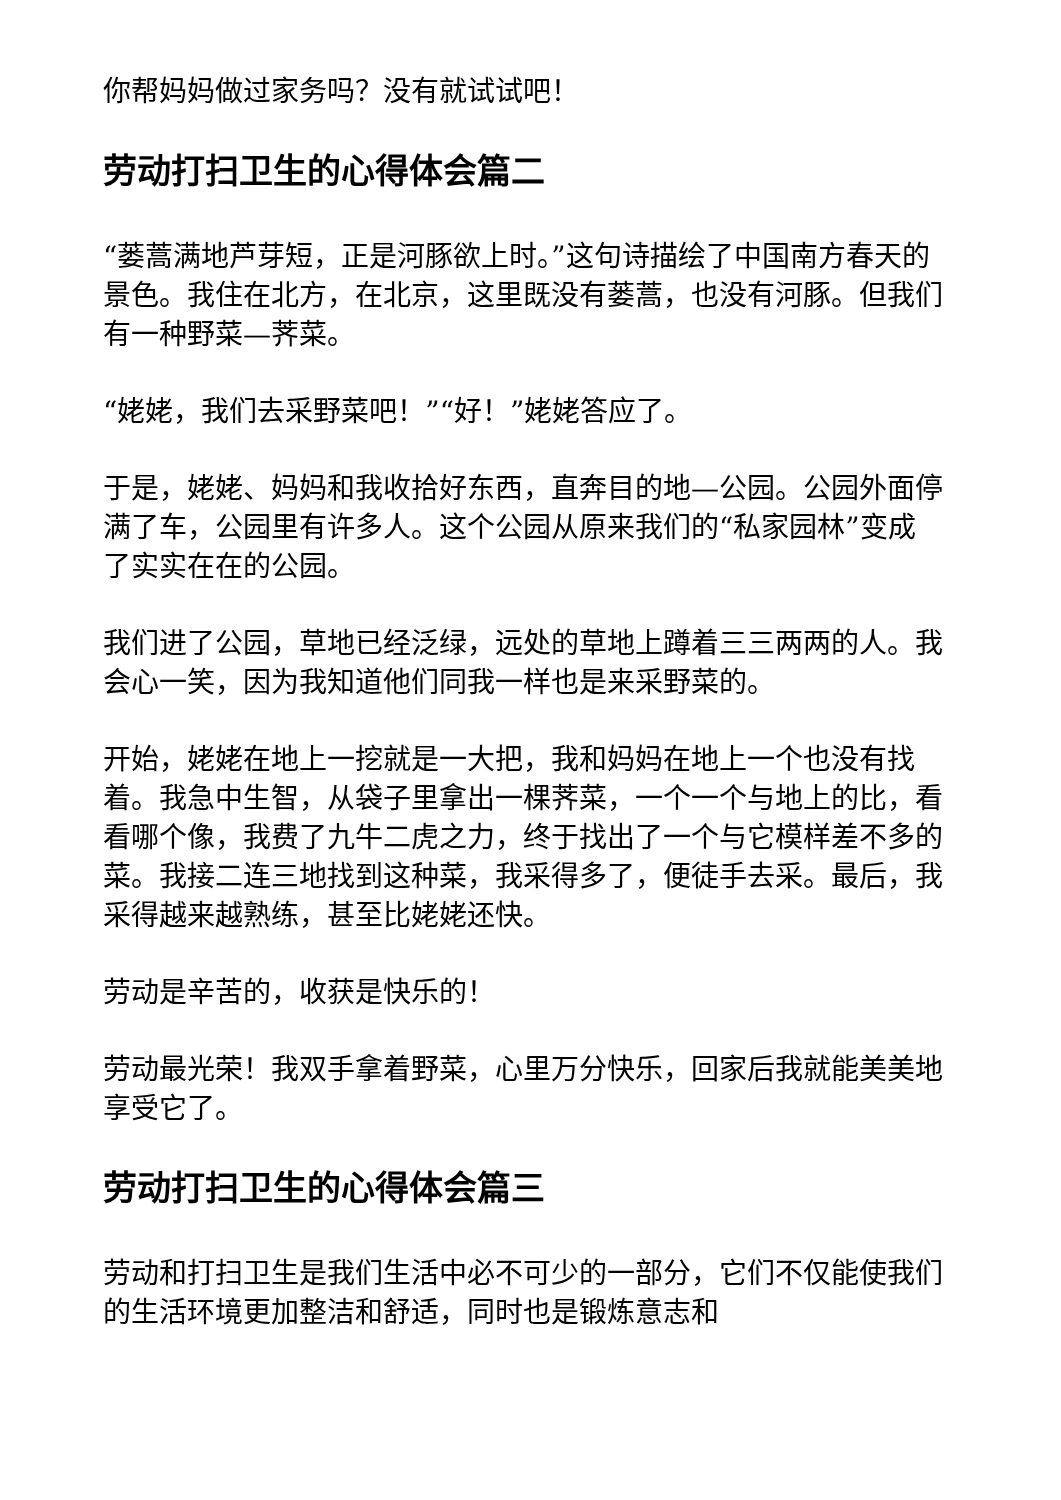你帮妈妈做过家务吗？没有就试试吧！
劳动打扫卫生的心得体会篇二
“蒌蒿满地芦芽短，正是河豚欲上时。”这句诗描绘了中国南方春天的景色。我住在北方，在北京，这里既没有蒌蒿，也没有河豚。但我们有一种野菜—荠菜。
“姥姥，我们去采野菜吧！”“好！”姥姥答应了。
于是，姥姥、妈妈和我收拾好东西，直奔目的地—公园。公园外面停满了车，公园里有许多人。这个公园从原来我们的“私家园林”变成了实实在在的公园。
我们进了公园，草地已经泛绿，远处的草地上蹲着三三两两的人。我会心一笑，因为我知道他们同我一样也是来采野菜的。
开始，姥姥在地上一挖就是一大把，我和妈妈在地上一个也没有找着。我急中生智，从袋子里拿出一棵荠菜，一个一个与地上的比，看看哪个像，我费了九牛二虎之力，终于找出了一个与它模样差不多的菜。我接二连三地找到这种菜，我采得多了，便徒手去采。最后，我采得越来越熟练，甚至比姥姥还快。
劳动是辛苦的，收获是快乐的！
劳动最光荣！我双手拿着野菜，心里万分快乐，回家后我就能美美地享受它了。
劳动打扫卫生的心得体会篇三
劳动和打扫卫生是我们生活中必不可少的一部分，它们不仅能使我们的生活环境更加整洁和舒适，同时也是锻炼意志和